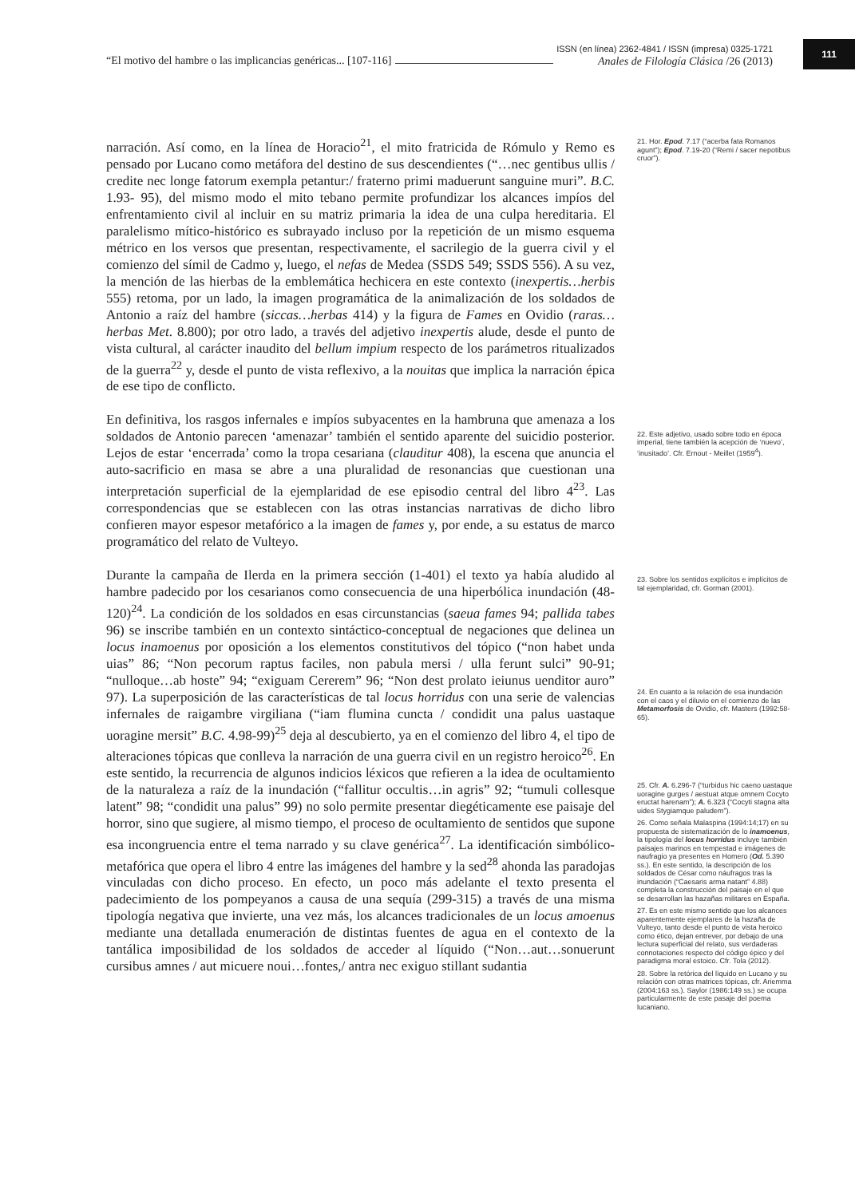“El motivo del hambre o las implicancias genéricas... [107-116]
ISSN (en línea) 2362-4841 / ISSN (impresa) 0325-1721
Anales de Filología Clásica /26 (2013)
111
narración. Así como, en la línea de Horacio<sup>21</sup>, el mito fratricida de Rómulo y Remo es pensado por Lucano como metáfora del destino de sus descendientes (“…nec gentibus ullis / credite nec longe fatorum exempla petantur:/ fraterno primi maduerunt sanguine muri”. B.C. 1.93- 95), del mismo modo el mito tebano permite profundizar los alcances impíos del enfrentamiento civil al incluir en su matriz primaria la idea de una culpa hereditaria. El paralelismo mítico-histórico es subrayado incluso por la repetición de un mismo esquema métrico en los versos que presentan, respectivamente, el sacrilegio de la guerra civil y el comienzo del símil de Cadmo y, luego, el nefas de Medea (SSDS 549; SSDS 556). A su vez, la mención de las hierbas de la emblemática hechicera en este contexto (inexpertis…herbis 555) retoma, por un lado, la imagen programática de la animalización de los soldados de Antonio a raíz del hambre (siccas…herbas 414) y la figura de Fames en Ovidio (raras…herbas Met. 8.800); por otro lado, a través del adjetivo inexpertis alude, desde el punto de vista cultural, al carácter inaudito del bellum impium respecto de los parámetros ritualizados de la guerra<sup>22</sup> y, desde el punto de vista reflexivo, a la nouitas que implica la narración épica de ese tipo de conflicto.
En definitiva, los rasgos infernales e impíos subyacentes en la hambruna que amenaza a los soldados de Antonio parecen ‘amenazar’ también el sentido aparente del suicidio posterior. Lejos de estar ‘encerrada’ como la tropa cesariana (clauditur 408), la escena que anuncia el auto-sacrificio en masa se abre a una pluralidad de resonancias que cuestionan una interpretación superficial de la ejemplaridad de ese episodio central del libro 4<sup>23</sup>. Las correspondencias que se establecen con las otras instancias narrativas de dicho libro confieren mayor espesor metafórico a la imagen de fames y, por ende, a su estatus de marco programático del relato de Vulteyo.
Durante la campaña de Ilerda en la primera sección (1-401) el texto ya había aludido al hambre padecido por los cesarianos como consecuencia de una hiperbólica inundación (48-120)<sup>24</sup>. La condición de los soldados en esas circunstancias (saeua fames 94; pallida tabes 96) se inscribe también en un contexto sintáctico-conceptual de negaciones que delinea un locus inamoenus por oposición a los elementos constitutivos del tópico (“non habet unda uias” 86; “Non pecorum raptus faciles, non pabula mersi / ulla ferunt sulci” 90-91; “nulloque…ab hoste” 94; “exiguam Cererem” 96; “Non dest prolato ieiunus uenditor auro” 97). La superposición de las características de tal locus horridus con una serie de valencias infernales de raigambre virgiliana (“iam flumina cuncta / condidit una palus uastaque uoragine mersit” B.C. 4.98-99)<sup>25</sup> deja al descubierto, ya en el comienzo del libro 4, el tipo de alteraciones tópicas que conlleva la narración de una guerra civil en un registro heroico<sup>26</sup>. En este sentido, la recurrencia de algunos indicios léxicos que refieren a la idea de ocultamiento de la naturaleza a raíz de la inundación (“fallitur occultis…in agris” 92; “tumuli collesque latent” 98; “condidit una palus” 99) no solo permite presentar diegéticamente ese paisaje del horror, sino que sugiere, al mismo tiempo, el proceso de ocultamiento de sentidos que supone esa incongruencia entre el tema narrado y su clave genérica<sup>27</sup>. La identificación simbólico-metafórica que opera el libro 4 entre las imágenes del hambre y la sed<sup>28</sup> ahonda las paradojas vinculadas con dicho proceso. En efecto, un poco más adelante el texto presenta el padecimiento de los pompeyanos a causa de una sequía (299-315) a través de una misma tipología negativa que invierte, una vez más, los alcances tradicionales de un locus amoenus mediante una detallada enumeración de distintas fuentes de agua en el contexto de la tantálica imposibilidad de los soldados de acceder al líquido (“Non…aut…sonuerunt cursibus amnes / aut micuere noui…fontes,/ antra nec exiguo stillant sudantia
21. Hor. Epod. 7.17 (“acerba fata Romanos agunt”); Epod. 7.19-20 (“Remi / sacer nepotibus cruor”).
22. Este adjetivo, usado sobre todo en época imperial, tiene también la acepción de ‘nuevo’, ‘inusitado’. Cfr. Ernout - Meillet (1959<sup>4</sup>).
23. Sobre los sentidos explícitos e implícitos de tal ejemplaridad, cfr. Gorman (2001).
24. En cuanto a la relación de esa inundación con el caos y el diluvio en el comienzo de las Metamorfosis de Ovidio, cfr. Masters (1992:58-65).
25. Cfr. A. 6.296-7 (“turbidus hic caeno uastaque uoragine gurges / aestuat atque omnem Cocyto eructat harenam”); A. 6.323 (“Cocyti stagna alta uides Stygiamque paludem”).
26. Como señala Malaspina (1994:14;17) en su propuesta de sistematización de lo inamoenus, la tipología del locus horridus incluye también paisajes marinos en tempestad e imágenes de naufragio ya presentes en Homero (Od. 5.390 ss.). En este sentido, la descripción de los soldados de César como náufragos tras la inundación (“Caesaris arma natant” 4.88) completa la construcción del paisaje en el que se desarrollan las hazañas militares en España.
27. Es en este mismo sentido que los alcances aparentemente ejemplares de la hazaña de Vulteyo, tanto desde el punto de vista heroico como ético, dejan entrever, por debajo de una lectura superficial del relato, sus verdaderas connotaciones respecto del código épico y del paradigma moral estoico. Cfr. Tola (2012).
28. Sobre la retórica del líquido en Lucano y su relación con otras matrices tópicas, cfr. Ariemma (2004:163 ss.). Saylor (1986:149 ss.) se ocupa particularmente de este pasaje del poema lucaniano.